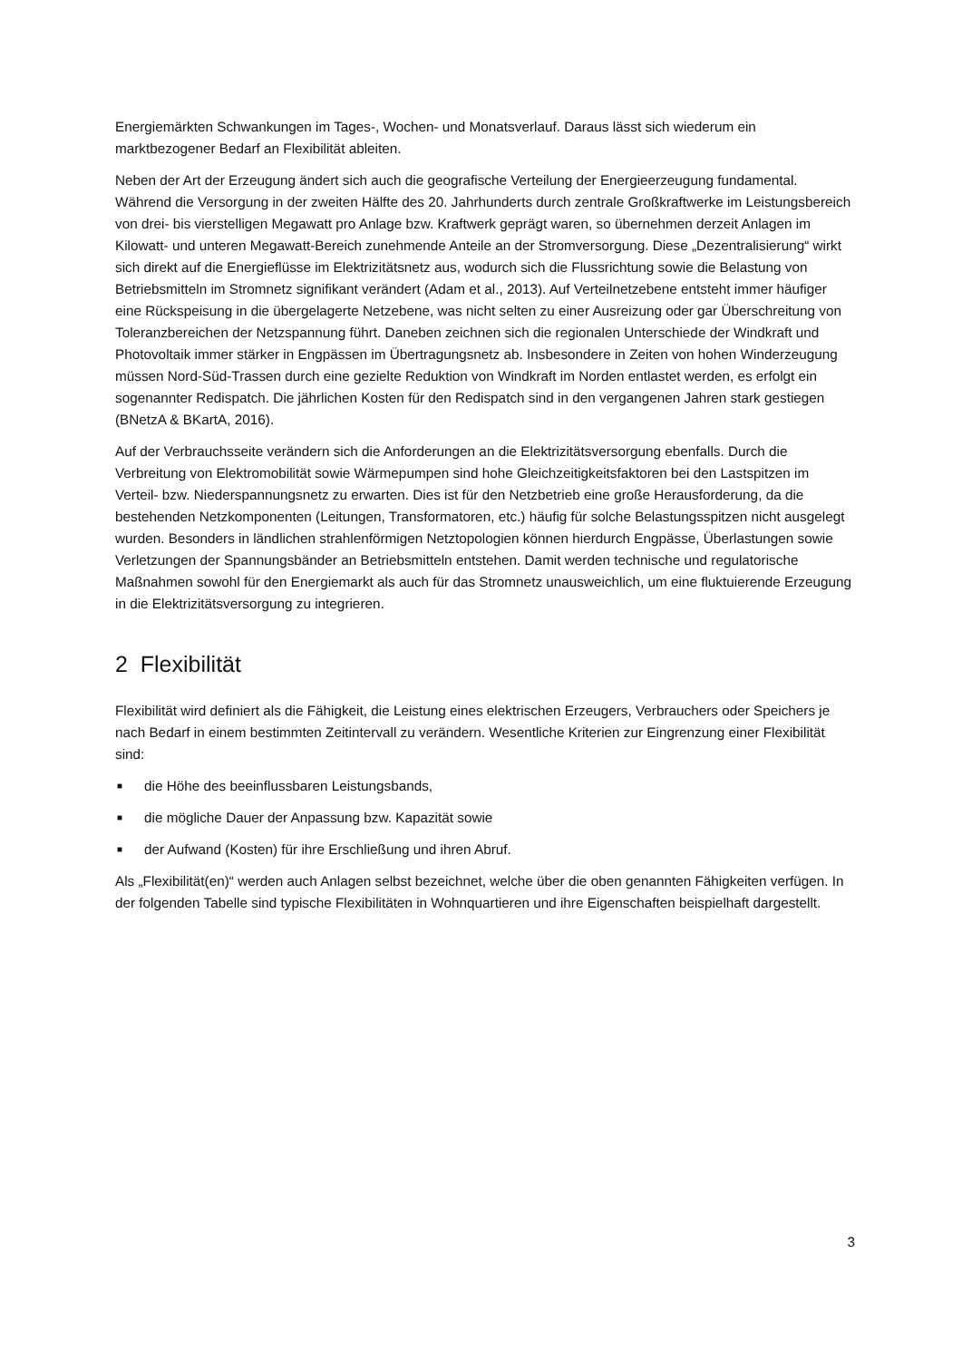Energiemärkten Schwankungen im Tages-, Wochen- und Monatsverlauf. Daraus lässt sich wiederum ein marktbezogener Bedarf an Flexibilität ableiten.
Neben der Art der Erzeugung ändert sich auch die geografische Verteilung der Energieerzeugung fundamental. Während die Versorgung in der zweiten Hälfte des 20. Jahrhunderts durch zentrale Großkraftwerke im Leistungsbereich von drei- bis vierstelligen Megawatt pro Anlage bzw. Kraftwerk geprägt waren, so übernehmen derzeit Anlagen im Kilowatt- und unteren Megawatt-Bereich zunehmende Anteile an der Stromversorgung. Diese „Dezentralisierung“ wirkt sich direkt auf die Energieflüsse im Elektrizitätsnetz aus, wodurch sich die Flussrichtung sowie die Belastung von Betriebsmitteln im Stromnetz signifikant verändert (Adam et al., 2013). Auf Verteilnetzebene entsteht immer häufiger eine Rückspeisung in die übergelagerte Netzebene, was nicht selten zu einer Ausreizung oder gar Überschreitung von Toleranzbereichen der Netzspannung führt. Daneben zeichnen sich die regionalen Unterschiede der Windkraft und Photovoltaik immer stärker in Engpässen im Übertragungsnetz ab. Insbesondere in Zeiten von hohen Winderzeugung müssen Nord-Süd-Trassen durch eine gezielte Reduktion von Windkraft im Norden entlastet werden, es erfolgt ein sogenannter Redispatch. Die jährlichen Kosten für den Redispatch sind in den vergangenen Jahren stark gestiegen (BNetzA & BKartA, 2016).
Auf der Verbrauchsseite verändern sich die Anforderungen an die Elektrizitätsversorgung ebenfalls. Durch die Verbreitung von Elektromobilität sowie Wärmepumpen sind hohe Gleichzeitigkeitsfaktoren bei den Lastspitzen im Verteil- bzw. Niederspannungsnetz zu erwarten. Dies ist für den Netzbetrieb eine große Herausforderung, da die bestehenden Netzkomponenten (Leitungen, Transformatoren, etc.) häufig für solche Belastungsspitzen nicht ausgelegt wurden. Besonders in ländlichen strahlenförmigen Netztopologien können hierdurch Engpässe, Überlastungen sowie Verletzungen der Spannungsbänder an Betriebsmitteln entstehen. Damit werden technische und regulatorische Maßnahmen sowohl für den Energiemarkt als auch für das Stromnetz unausweichlich, um eine fluktuierende Erzeugung in die Elektrizitätsversorgung zu integrieren.
2 Flexibilität
Flexibilität wird definiert als die Fähigkeit, die Leistung eines elektrischen Erzeugers, Verbrauchers oder Speichers je nach Bedarf in einem bestimmten Zeitintervall zu verändern. Wesentliche Kriterien zur Eingrenzung einer Flexibilität sind:
■ die Höhe des beeinflussbaren Leistungsbands,
■ die mögliche Dauer der Anpassung bzw. Kapazität sowie
■ der Aufwand (Kosten) für ihre Erschließung und ihren Abruf.
Als „Flexibilität(en)“ werden auch Anlagen selbst bezeichnet, welche über die oben genannten Fähigkeiten verfügen. In der folgenden Tabelle sind typische Flexibilitäten in Wohnquartieren und ihre Eigenschaften beispielhaft dargestellt.
3